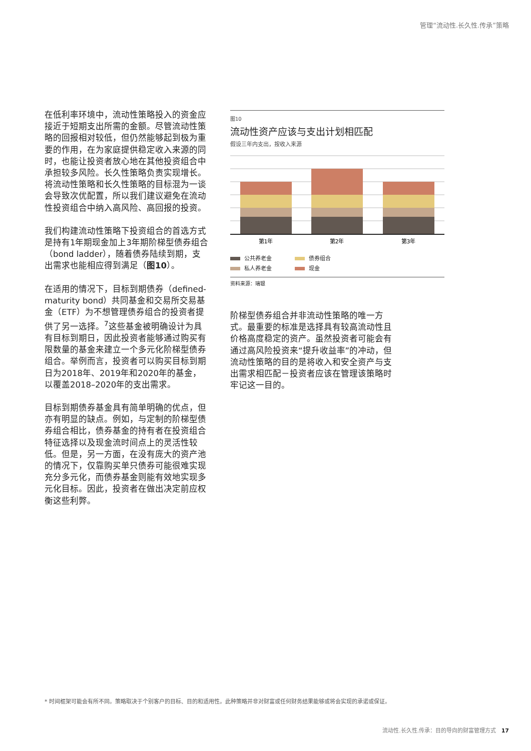管理“流动性.长久性.传承”策略
在低利率环境中，流动性策略投入的资金应接近于短期支出所需的金额。尽管流动性策略的回报相对较低，但仍然能够起到极为重要的作用，在为家庭提供稳定收入来源的同时，也能让投资者放心地在其他投资组合中承担较多风险。长久性策略负责实现增长。将流动性策略和长久性策略的目标混为一谈会导致次优配置，所以我们建议避免在流动性投资组合中纳入高风险、高回报的投资。
我们构建流动性策略下投资组合的首选方式是持有1年期现金加上3年期阶梯型债券组合（bond ladder），随着债券陆续到期，支出需求也能相应得到满足（图10）。
在适用的情况下，目标到期债券（defined-maturity bond）共同基金和交易所交易基金（ETF）为不想管理债券组合的投资者提供了另一选择。<sup>7</sup>这些基金被明确设计为具有目标到期日，因此投资者能够通过购买有限数量的基金来建立一个多元化阶梯型债券组合。举例而言，投资者可以购买目标到期日为2018年、2019年和2020年的基金，以覆盖2018–2020年的支出需求。
目标到期债券基金具有简单明确的优点，但亦有明显的缺点。例如，与定制的阶梯型债券组合相比，债券基金的持有者在投资组合特征选择以及现金流时间点上的灵活性较低。但是，另一方面，在没有庞大的资产池的情况下，仅靠购买单只债券可能很难实现充分多元化，而债券基金则能有效地实现多元化目标。因此，投资者在做出决定前应权衡这些利弊。
图10
流动性资产应该与支出计划相匹配
假设三年内支出，按收入来源
第1年
第2年
第3年
公共养老金 债券组合 私人养老金 现金
资料来源：瑞银
阶梯型债券组合并非流动性策略的唯一方式。最重要的标准是选择具有较高流动性且价格高度稳定的资产。虽然投资者可能会有通过高风险投资来“提升收益率”的冲动，但流动性策略的目的是将收入和安全资产与支出需求相匹配－投资者应该在管理该策略时牢记这一目的。
* 时间框架可能会有所不同。策略取决于个别客户的目标、目的和适用性。此种策略并非对财富或任何财务结果能够或将会实现的承诺或保证。
流动性.长久性.传承：目的导向的财富管理方式 17